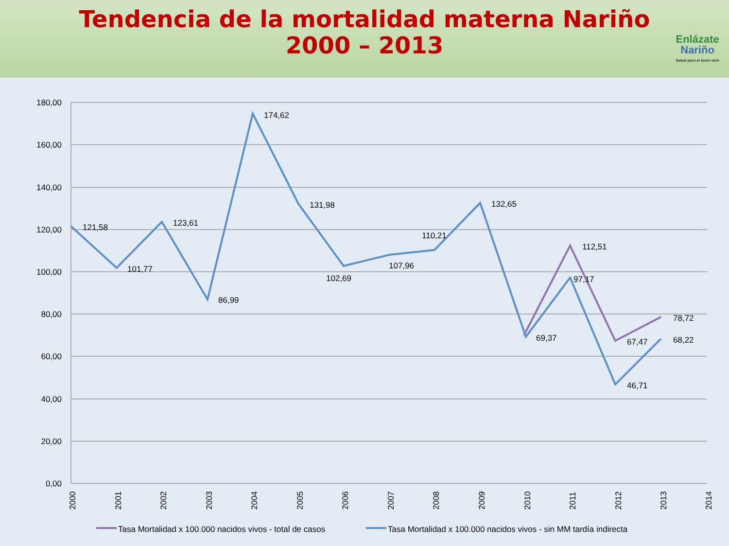Tendencia de la mortalidad materna Nariño
2000 – 2013
Enlázate
Nariño
Salud para el buen vivir
180,00
160,00
140,00
120,00
100,00
80,00
60,00
40,00
20,00
0,00
121,58
101,77
123,61
86,99
174,62
131,98
102,69
107,96
110,21
132,65
69,37
112,51
97,17
67,47
46,71
78,72
68,22
2000
2001
2002
2003
2004
2005
2006
2007
2008
2009
2010
2011
2012
2013
2014
Tasa Mortalidad x 100.000 nacidos vivos - total de casos
Tasa Mortalidad x 100.000 nacidos vivos - sin MM tardía indirecta